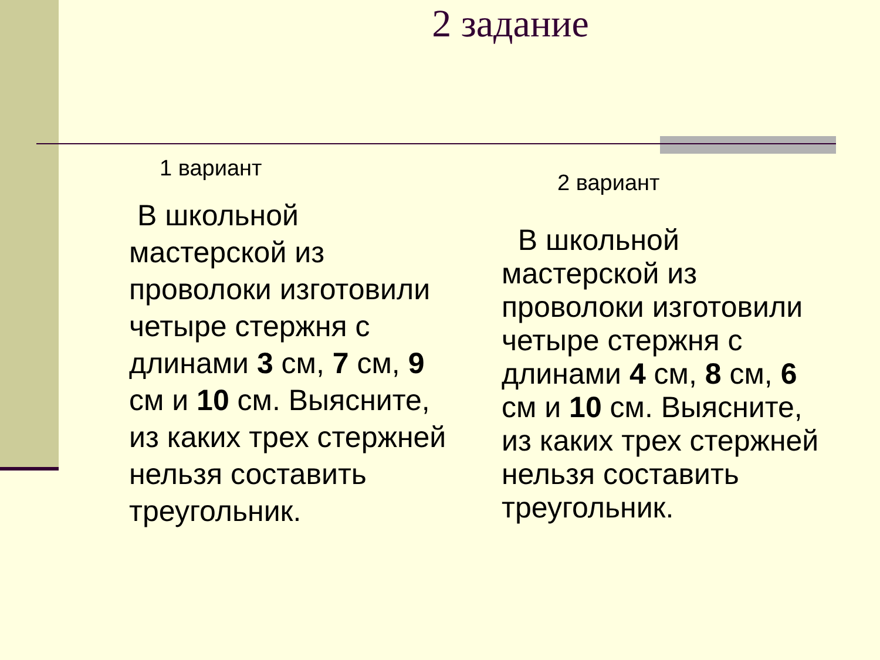2 задание
1 вариант
В школьной мастерской из проволоки изготовили четыре стержня с длинами 3 см, 7 см, 9 см и 10 см. Выясните, из каких трех стержней нельзя составить треугольник.
2 вариант
В школьной мастерской из проволоки изготовили четыре стержня с длинами 4 см, 8 см, 6 см и 10 см. Выясните, из каких трех стержней нельзя составить треугольник.